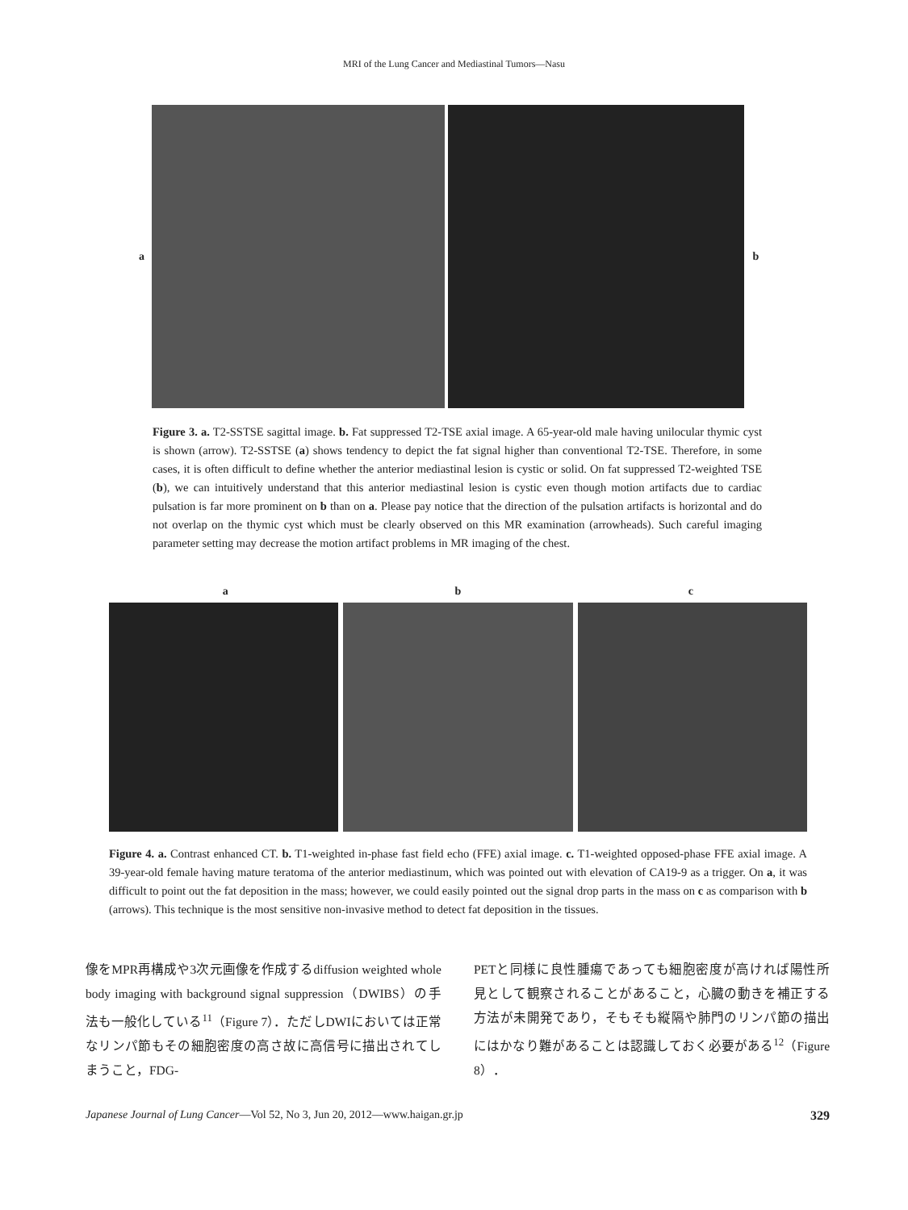MRI of the Lung Cancer and Mediastinal Tumors—Nasu
a b
Figure 3. a. T2-SSTSE sagittal image. b. Fat suppressed T2-TSE axial image. A 65-year-old male having unilocular thymic cyst is shown (arrow). T2-SSTSE (a) shows tendency to depict the fat signal higher than conventional T2-TSE. Therefore, in some cases, it is often difficult to define whether the anterior mediastinal lesion is cystic or solid. On fat suppressed T2-weighted TSE (b), we can intuitively understand that this anterior mediastinal lesion is cystic even though motion artifacts due to cardiac pulsation is far more prominent on b than on a. Please pay notice that the direction of the pulsation artifacts is horizontal and do not overlap on the thymic cyst which must be clearly observed on this MR examination (arrowheads). Such careful imaging parameter setting may decrease the motion artifact problems in MR imaging of the chest.
a b c
Figure 4. a. Contrast enhanced CT. b. T1-weighted in-phase fast field echo (FFE) axial image. c. T1-weighted opposed-phase FFE axial image. A 39-year-old female having mature teratoma of the anterior mediastinum, which was pointed out with elevation of CA19-9 as a trigger. On a, it was difficult to point out the fat deposition in the mass; however, we could easily pointed out the signal drop parts in the mass on c as comparison with b (arrows). This technique is the most sensitive non-invasive method to detect fat deposition in the tissues.
像をMPR再構成や3次元画像を作成するdiffusion weighted whole body imaging with background signal suppression（DWIBS）の手法も一般化している<sup>11</sup>（Figure 7）．ただしDWIにおいては正常なリンパ節もその細胞密度の高さ故に高信号に描出されてしまうこと，FDG-
PETと同様に良性腫瘍であっても細胞密度が高ければ陽性所見として観察されることがあること，心臓の動きを補正する方法が未開発であり，そもそも縦隔や肺門のリンパ節の描出にはかなり難があることは認識しておく必要がある<sup>12</sup>（Figure 8）．
Japanese Journal of Lung Cancer—Vol 52, No 3, Jun 20, 2012—www.haigan.gr.jp 329